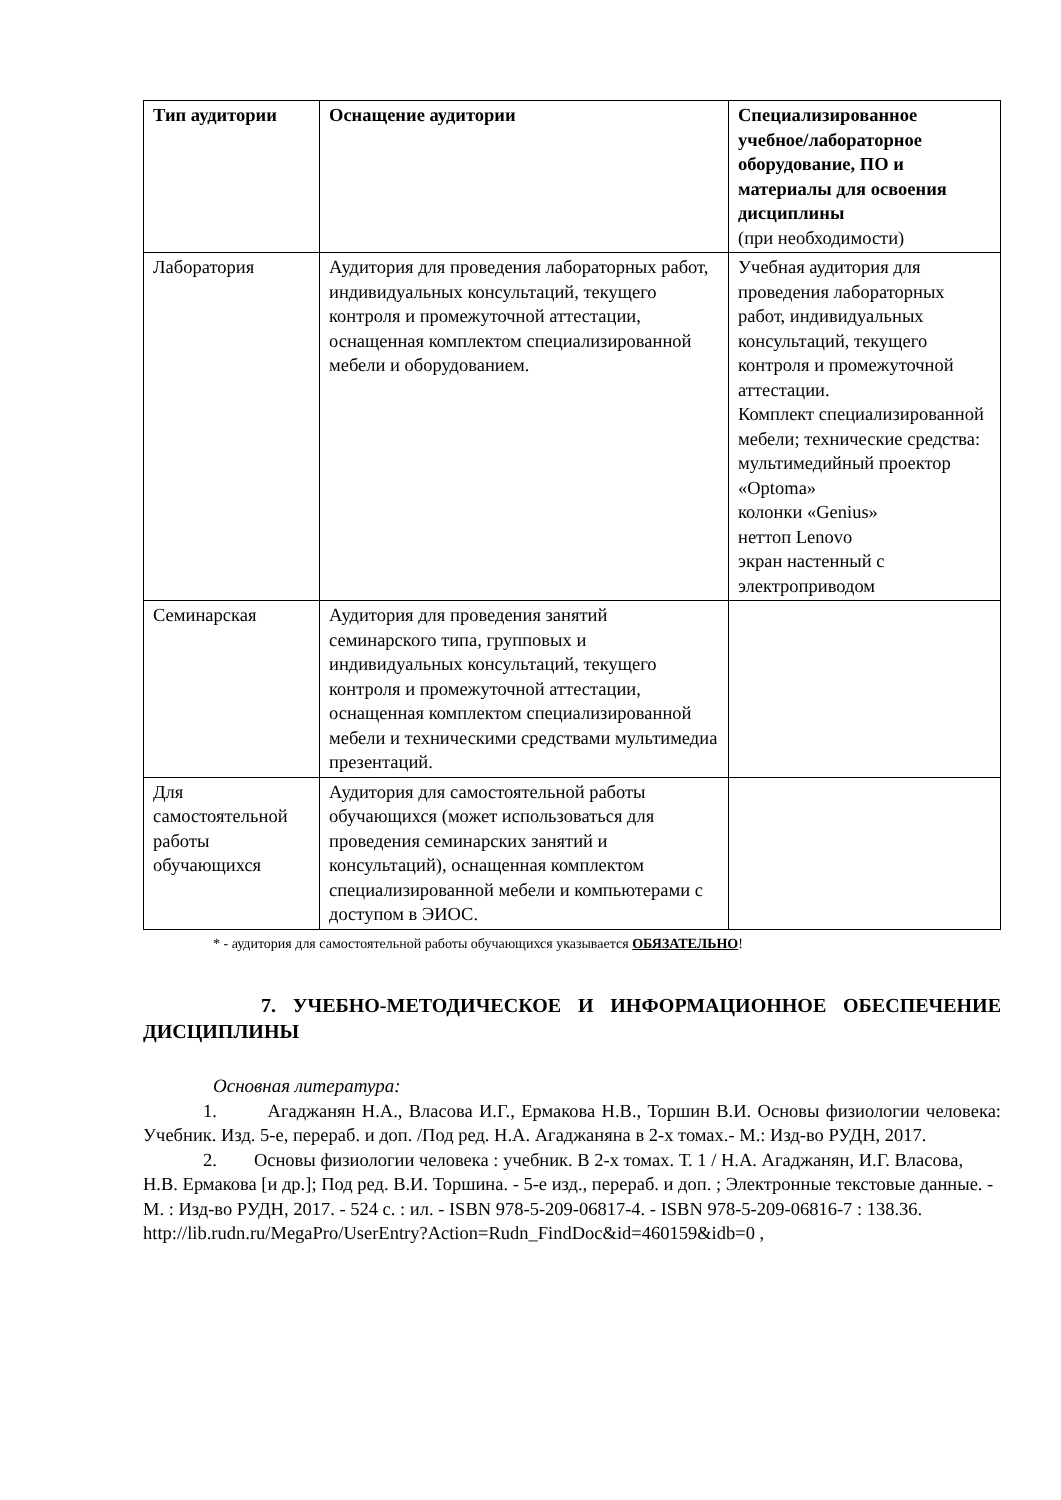| Тип аудитории | Оснащение аудитории | Специализированное учебное/лабораторное оборудование, ПО и материалы для освоения дисциплины (при необходимости) |
| --- | --- | --- |
| Лаборатория | Аудитория для проведения лабораторных работ, индивидуальных консультаций, текущего контроля и промежуточной аттестации, оснащенная комплектом специализированной мебели и оборудованием. | Учебная аудитория для проведения лабораторных работ, индивидуальных консультаций, текущего контроля и промежуточной аттестации. Комплект специализированной мебели; технические средства: мультимедийный проектор «Optoma» колонки «Genius» неттоп Lenovo экран настенный с электроприводом |
| Семинарская | Аудитория для проведения занятий семинарского типа, групповых и индивидуальных консультаций, текущего контроля и промежуточной аттестации, оснащенная комплектом специализированной мебели и техническими средствами мультимедиа презентаций. | |
| Для самостоятельной работы обучающихся | Аудитория для самостоятельной работы обучающихся (может использоваться для проведения семинарских занятий и консультаций), оснащенная комплектом специализированной мебели и компьютерами с доступом в ЭИОС. | |
* - аудитория для самостоятельной работы обучающихся указывается ОБЯЗАТЕЛЬНО!
7. УЧЕБНО-МЕТОДИЧЕСКОЕ И ИНФОРМАЦИОННОЕ ОБЕСПЕЧЕНИЕ ДИСЦИПЛИНЫ
Основная литература:
1. Агаджанян Н.А., Власова И.Г., Ермакова Н.В., Торшин В.И. Основы физиологии человека: Учебник. Изд. 5-е, перераб. и доп. /Под ред. Н.А. Агаджаняна в 2-х томах.- М.: Изд-во РУДН, 2017.
2. Основы физиологии человека : учебник. В 2-х томах. Т. 1 / Н.А. Агаджанян, И.Г. Власова, Н.В. Ермакова [и др.]; Под ред. В.И. Торшина. - 5-е изд., перераб. и доп. ; Электронные текстовые данные. - М. : Изд-во РУДН, 2017. - 524 с. : ил. - ISBN 978-5-209-06817-4. - ISBN 978-5-209-06816-7 : 138.36.
http://lib.rudn.ru/MegaPro/UserEntry?Action=Rudn_FindDoc&id=460159&idb=0 ,